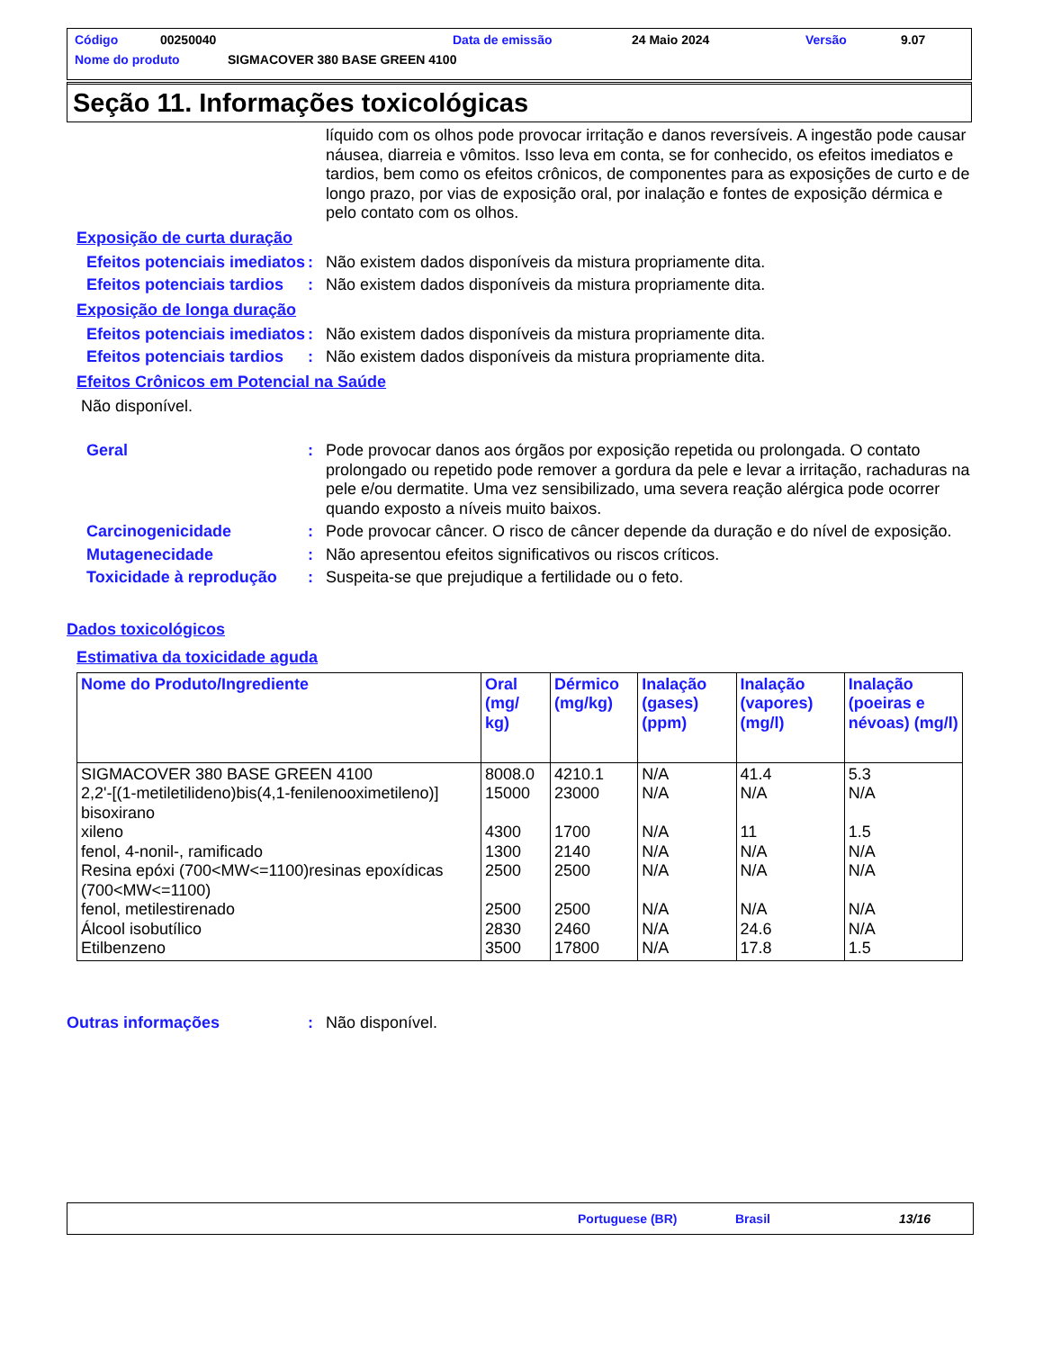Código 00250040 Data de emissão 24 Maio 2024 Versão 9.07
Nome do produto SIGMACOVER 380 BASE GREEN 4100
Seção 11. Informações toxicológicas
líquido com os olhos pode provocar irritação e danos reversíveis. A ingestão pode causar náusea, diarreia e vômitos. Isso leva em conta, se for conhecido, os efeitos imediatos e tardios, bem como os efeitos crônicos, de componentes para as exposições de curto e de longo prazo, por vias de exposição oral, por inalação e fontes de exposição dérmica e pelo contato com os olhos.
Exposição de curta duração
Efeitos potenciais imediatos
: Não existem dados disponíveis da mistura propriamente dita.
Efeitos potenciais tardios
: Não existem dados disponíveis da mistura propriamente dita.
Exposição de longa duração
Efeitos potenciais imediatos
: Não existem dados disponíveis da mistura propriamente dita.
Efeitos potenciais tardios
: Não existem dados disponíveis da mistura propriamente dita.
Efeitos Crônicos em Potencial na Saúde
Não disponível.
Geral : Pode provocar danos aos órgãos por exposição repetida ou prolongada. O contato prolongado ou repetido pode remover a gordura da pele e levar a irritação, rachaduras na pele e/ou dermatite. Uma vez sensibilizado, uma severa reação alérgica pode ocorrer quando exposto a níveis muito baixos.
Carcinogenicidade : Pode provocar câncer. O risco de câncer depende da duração e do nível de exposição.
Mutagenecidade : Não apresentou efeitos significativos ou riscos críticos.
Toxicidade à reprodução
: Suspeita-se que prejudique a fertilidade ou o feto.
Dados toxicológicos
Estimativa da toxicidade aguda
| Nome do Produto/Ingrediente | Oral (mg/ kg) | Dérmico (mg/kg) | Inalação (gases) (ppm) | Inalação (vapores) (mg/l) | Inalação (poeiras e névoas) (mg/l) |
| --- | --- | --- | --- | --- | --- |
| SIGMACOVER 380 BASE GREEN 4100 2,2'-[(1-metiletilideno)bis(4,1-fenilenooximetileno)] bisoxirano xileno fenol, 4-nonil-, ramificado Resina epóxi (700<MW<=1100)resinas epoxídicas (700<MW<=1100) fenol, metilestirenado Álcool isobutílico Etilbenzeno | 8008.0 15000 4300 1300 2500 2500 2830 3500 | 4210.1 23000 1700 2140 2500 2500 2460 17800 | N/A N/A N/A N/A N/A N/A N/A N/A | 41.4 N/A 11 N/A N/A N/A 24.6 17.8 | 5.3 N/A 1.5 N/A N/A N/A N/A 1.5 |
Outras informações : Não disponível.
Portuguese (BR) Brasil 13/16